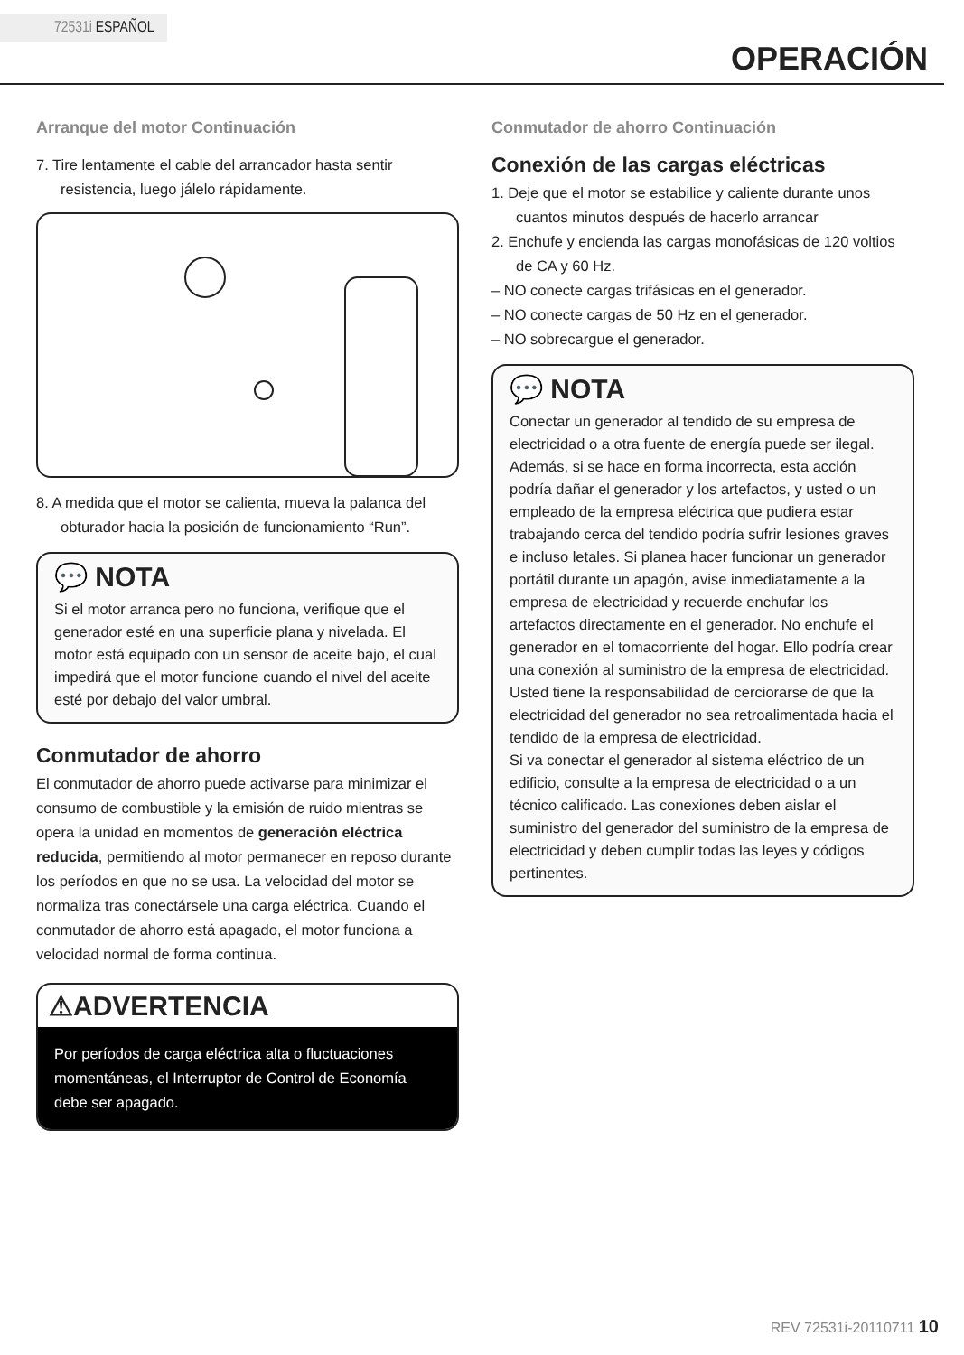72531i ESPAÑOL
OPERACIÓN
Arranque del motor Continuación
7. Tire lentamente el cable del arrancador hasta sentir resistencia, luego jálelo rápidamente.
8. A medida que el motor se calienta, mueva la palanca del obturador hacia la posición de funcionamiento “Run”.
💬 NOTA
Si el motor arranca pero no funciona, verifique que el generador esté en una superficie plana y nivelada. El motor está equipado con un sensor de aceite bajo, el cual impedirá que el motor funcione cuando el nivel del aceite esté por debajo del valor umbral.
Conmutador de ahorro
El conmutador de ahorro puede activarse para minimizar el consumo de combustible y la emisión de ruido mientras se opera la unidad en momentos de generación eléctrica reducida, permitiendo al motor permanecer en reposo durante los períodos en que no se usa. La velocidad del motor se normaliza tras conectársele una carga eléctrica. Cuando el conmutador de ahorro está apagado, el motor funciona a velocidad normal de forma continua.
⚠ADVERTENCIA
Por períodos de carga eléctrica alta o fluctuaciones momentáneas, el Interruptor de Control de Economía debe ser apagado.
Conmutador de ahorro Continuación
Conexión de las cargas eléctricas
1. Deje que el motor se estabilice y caliente durante unos cuantos minutos después de hacerlo arrancar
2. Enchufe y encienda las cargas monofásicas de 120 voltios de CA y 60 Hz.
– NO conecte cargas trifásicas en el generador.
– NO conecte cargas de 50 Hz en el generador.
– NO sobrecargue el generador.
💬 NOTA
Conectar un generador al tendido de su empresa de electricidad o a otra fuente de energía puede ser ilegal. Además, si se hace en forma incorrecta, esta acción podría dañar el generador y los artefactos, y usted o un empleado de la empresa eléctrica que pudiera estar trabajando cerca del tendido podría sufrir lesiones graves e incluso letales. Si planea hacer funcionar un generador portátil durante un apagón, avise inmediatamente a la empresa de electricidad y recuerde enchufar los artefactos directamente en el generador. No enchufe el generador en el tomacorriente del hogar. Ello podría crear una conexión al suministro de la empresa de electricidad. Usted tiene la responsabilidad de cerciorarse de que la electricidad del generador no sea retroalimentada hacia el tendido de la empresa de electricidad.
Si va conectar el generador al sistema eléctrico de un edificio, consulte a la empresa de electricidad o a un técnico calificado. Las conexiones deben aislar el suministro del generador del suministro de la empresa de electricidad y deben cumplir todas las leyes y códigos pertinentes.
REV 72531i-20110711 10